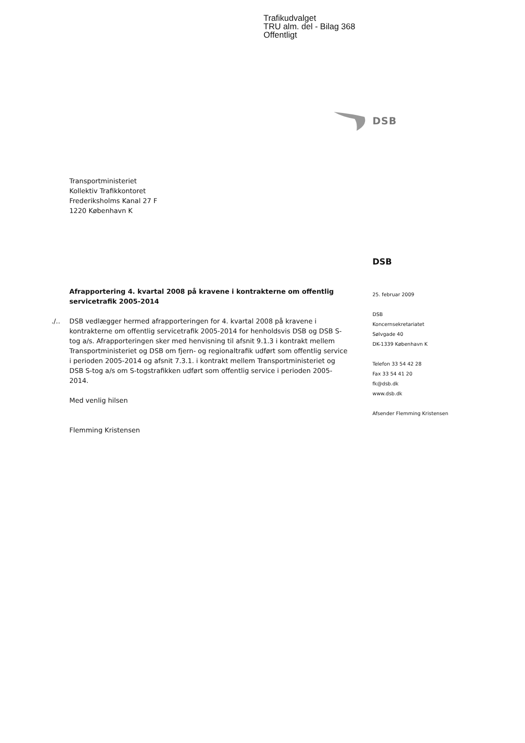Trafikudvalget
TRU alm. del - Bilag 368
Offentligt
DSB
Transportministeriet
Kollektiv Trafikkontoret
Frederiksholms Kanal 27 F
1220 København K
DSB
Afrapportering 4. kvartal 2008 på kravene i kontrakterne om offentlig servicetrafik 2005-2014
./.. DSB vedlægger hermed afrapporteringen for 4. kvartal 2008 på kravene i kontrakterne om offentlig servicetrafik 2005-2014 for henholdsvis DSB og DSB S-tog a/s. Afrapporteringen sker med henvisning til afsnit 9.1.3 i kontrakt mellem Transportministeriet og DSB om fjern- og regionaltrafik udført som offentlig service i perioden 2005-2014 og afsnit 7.3.1. i kontrakt mellem Transportministeriet og DSB S-tog a/s om S-togstrafikken udført som offentlig service i perioden 2005-2014.
Med venlig hilsen
Flemming Kristensen
25. februar 2009
DSB
Koncernsekretariatet
Sølvgade 40
DK-1339 København K
Telefon 33 54 42 28
Fax 33 54 41 20
fk@dsb.dk
www.dsb.dk
Afsender Flemming Kristensen